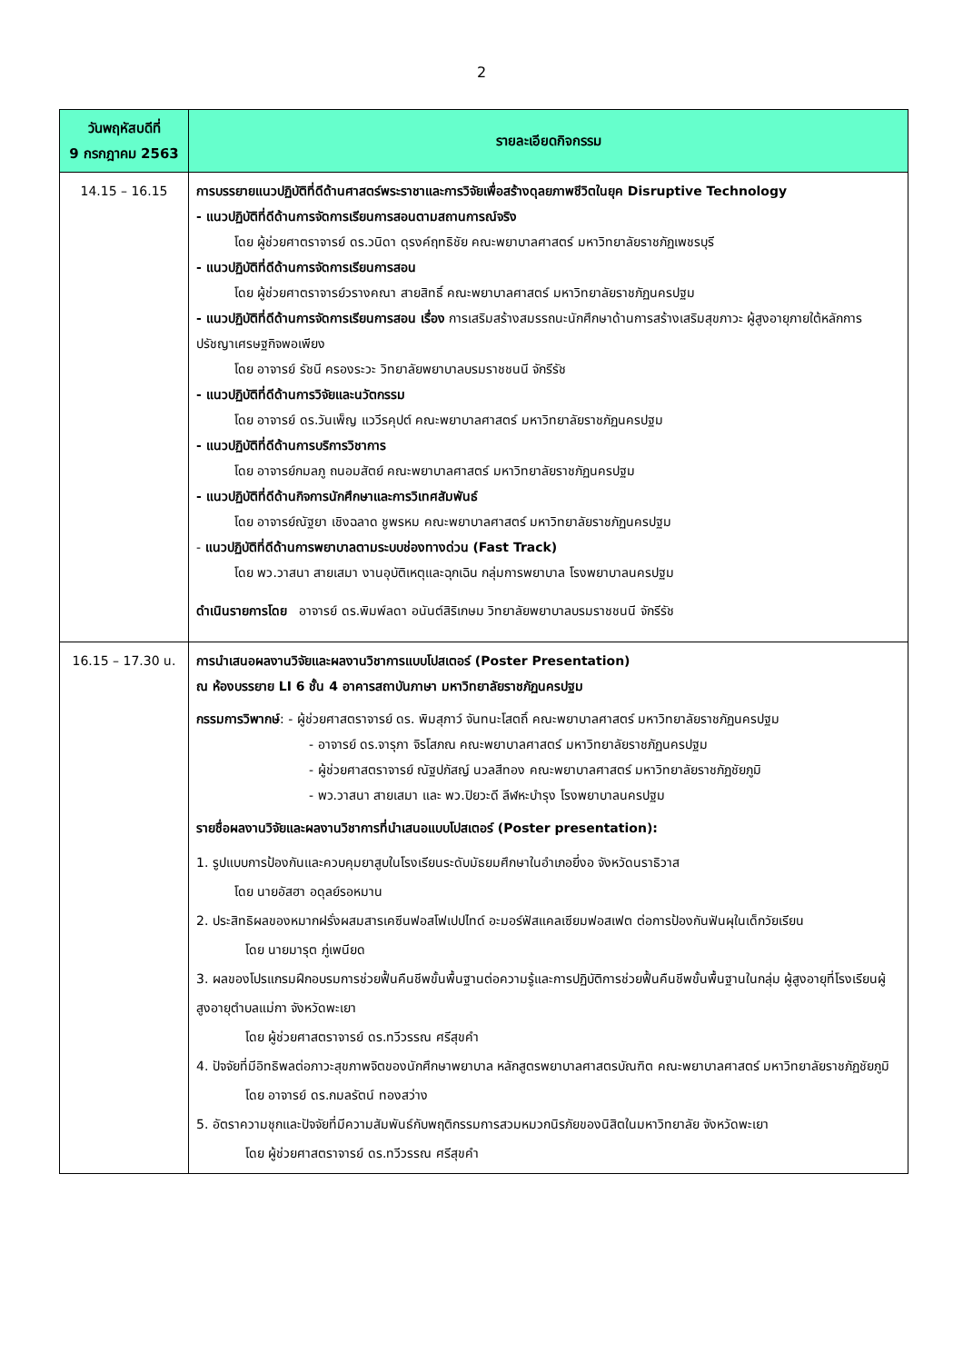2
| วันพฤหัสบดีที่ 9 กรกฎาคม 2563 | รายละเอียดกิจกรรม |
| --- | --- |
| 14.15 – 16.15 | การบรรยายแนวปฏิบัติที่ดีด้านศาสตร์พระราชาและการวิจัยเพื่อสร้างดุลยภาพชีวิตในยุค Disruptive Technology - แนวปฏิบัติที่ดีด้านการจัดการเรียนการสอนตามสถานการณ์จริง โดย ผู้ช่วยศาตราจารย์ ดร.วนิดา ดุรงค์ฤทธิชัย คณะพยาบาลศาสตร์ มหาวิทยาลัยราชภัฏเพชรบุรี - แนวปฏิบัติที่ดีด้านการจัดการเรียนการสอน โดย ผู้ช่วยศาตราจารย์วรางคณา สายสิทธิ์ คณะพยาบาลศาสตร์ มหาวิทยาลัยราชภัฏนครปฐม - แนวปฏิบัติที่ดีด้านการจัดการเรียนการสอน เรื่อง การเสริมสร้างสมรรถนะนักศึกษาด้านการสร้างเสริมสุขภาวะ ผู้สูงอายุภายใต้หลักการปรัชญาเศรษฐกิจพอเพียง โดย อาจารย์ รัชนี ครองระวะ วิทยาลัยพยาบาลบรมราชชนนี จักรีรัช - แนวปฏิบัติที่ดีด้านการวิจัยและนวัตกรรม โดย อาจารย์ ดร.วันเพ็ญ แววีรคุปต์ คณะพยาบาลศาสตร์ มหาวิทยาลัยราชภัฏนครปฐม - แนวปฏิบัติที่ดีด้านการบริการวิชาการ โดย อาจารย์กมลภู ถนอมสัตย์ คณะพยาบาลศาสตร์ มหาวิทยาลัยราชภัฏนครปฐม - แนวปฏิบัติที่ดีด้านกิจการนักศึกษาและการวิเทศสัมพันธ์ โดย อาจารย์ณัฐยา เชิงฉลาด ชูพรหม คณะพยาบาลศาสตร์ มหาวิทยาลัยราชภัฏนครปฐม - แนวปฏิบัติที่ดีด้านการพยาบาลตามระบบช่องทางด่วน (Fast Track) โดย พว.วาสนา สายเสมา งานอุบัติเหตุและฉุกเฉิน กลุ่มการพยาบาล โรงพยาบาลนครปฐม ดำเนินรายการโดย อาจารย์ ดร.พิมพ์ลดา อนันต์สิริเกษม วิทยาลัยพยาบาลบรมราชชนนี จักรีรัช |
| 16.15 – 17.30 น. | การนำเสนอผลงานวิจัยและผลงานวิชาการแบบโปสเตอร์ (Poster Presentation) ณ ห้องบรรยาย LI 6 ชั้น 4 อาคารสถาบันภาษา มหาวิทยาลัยราชภัฏนครปฐม กรรมการวิพากษ์ : - ผู้ช่วยศาสตราจารย์ ดร. พิมสุภาว์ จันทนะโสตถิ์ คณะพยาบาลศาสตร์ มหาวิทยาลัยราชภัฏนครปฐม - อาจารย์ ดร.จารุภา จิรโสภณ คณะพยาบาลศาสตร์ มหาวิทยาลัยราชภัฏนครปฐม - ผู้ช่วยศาสตราจารย์ ณัฐปภัสญ์ นวลสีทอง คณะพยาบาลศาสตร์ มหาวิทยาลัยราชภัฏชัยภูมิ - พว.วาสนา สายเสมา และ พว.ปิยวะดี ลีฬหะบำรุง โรงพยาบาลนครปฐม รายชื่อผลงานวิจัยและผลงานวิชาการที่นำเสนอแบบโปสเตอร์ (Poster presentation): 1. รูปแบบการป้องกันและควบคุมยาสูบในโรงเรียนระดับมัธยมศึกษาในอำเภอยี่งอ จังหวัดนราธิวาส โดย นายอัสฮา อดุลย์รอหมาน 2. ประสิทธิผลของหมากฝรั่งผสมสารเคซีนฟอสโฟเปปไทด์ อะมอร์ฟัสแคลเซียมฟอสเฟต ต่อการป้องกันฟันผุในเด็กวัยเรียน โดย นายมารุต ภู่เพนียด 3. ผลของโปรแกรมฝึกอบรมการช่วยฟื้นคืนชีพขั้นพื้นฐานต่อความรู้และการปฏิบัติการช่วยฟื้นคืนชีพขั้นพื้นฐานในกลุ่ม ผู้สูงอายุที่โรงเรียนผู้สูงอายุตำบลแม่กา จังหวัดพะเยา โดย ผู้ช่วยศาสตราจารย์ ดร.ทวีวรรณ ศรีสุขคำ 4. ปัจจัยที่มีอิทธิพลต่อภาวะสุขภาพจิตของนักศึกษาพยาบาล หลักสูตรพยาบาลศาสตรบัณฑิต คณะพยาบาลศาสตร์ มหาวิทยาลัยราชภัฏชัยภูมิ โดย อาจารย์ ดร.กมลรัตน์ ทองสว่าง 5. อัตราความชุกและปัจจัยที่มีความสัมพันธ์กับพฤติกรรมการสวมหมวกนิรภัยของนิสิตในมหาวิทยาลัย จังหวัดพะเยา โดย ผู้ช่วยศาสตราจารย์ ดร.ทวีวรรณ ศรีสุขคำ |